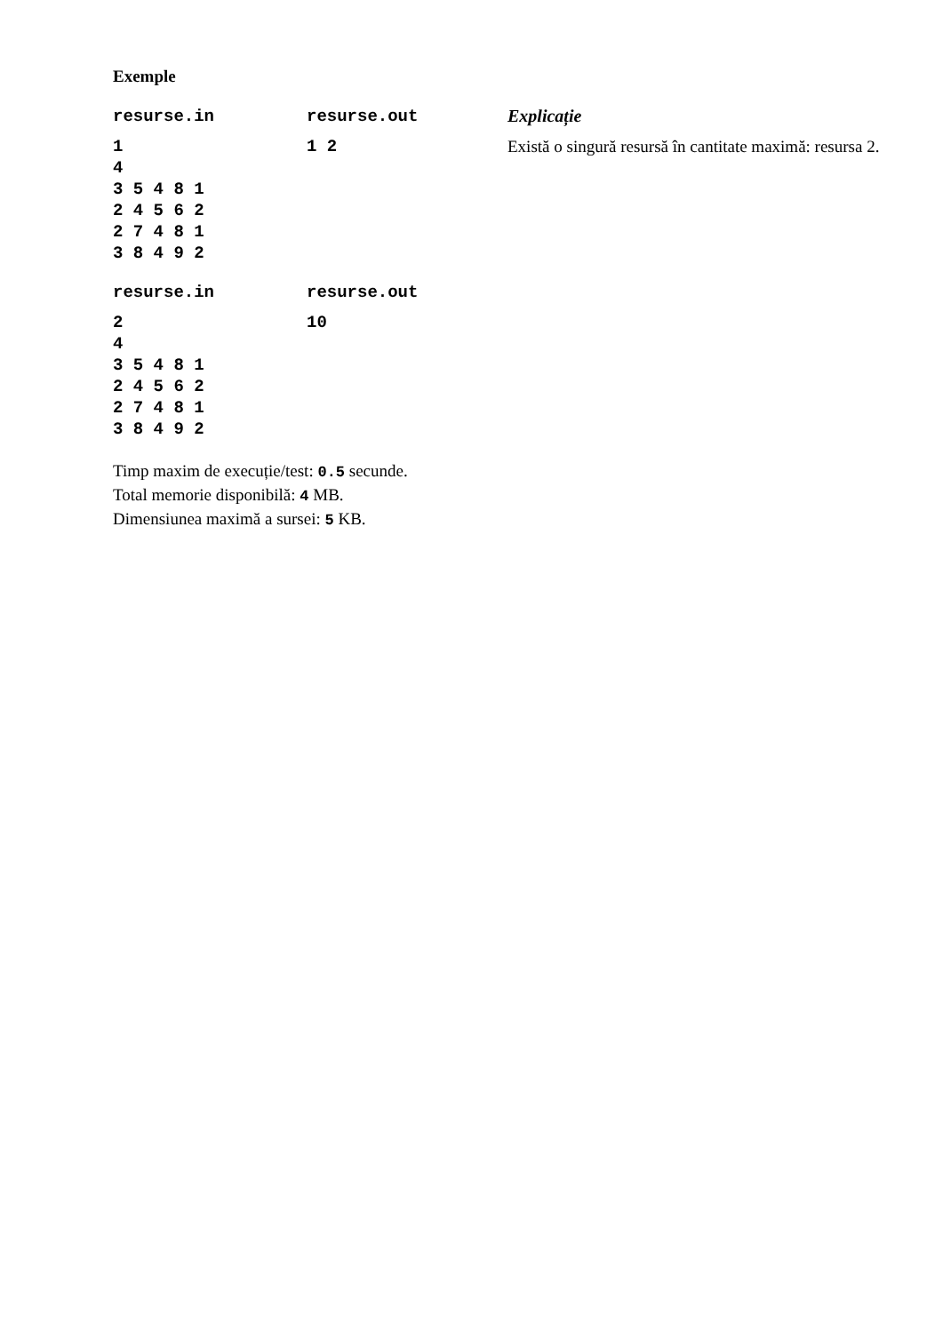Exemple
| resurse.in | resurse.out | Explicație |
| --- | --- | --- |
| 1 4 3 5 4 8 1 2 4 5 6 2 2 7 4 8 1 3 8 4 9 2 | 1 2 | Există o singură resursă în cantitate maximă: resursa 2. |
| resurse.in | resurse.out | |
| 2 4 3 5 4 8 1 2 4 5 6 2 2 7 4 8 1 3 8 4 9 2 | 10 | |
Timp maxim de execuție/test: 0.5 secunde.
Total memorie disponibilă: 4 MB.
Dimensiunea maximă a sursei: 5 KB.